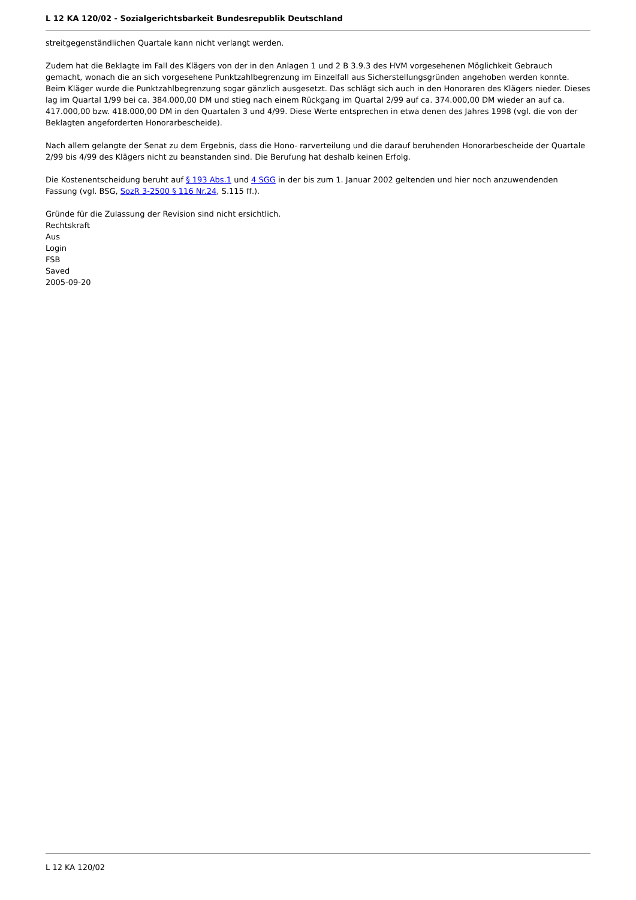L 12 KA 120/02 - Sozialgerichtsbarkeit Bundesrepublik Deutschland
streitgegenständlichen Quartale kann nicht verlangt werden.
Zudem hat die Beklagte im Fall des Klägers von der in den Anlagen 1 und 2 B 3.9.3 des HVM vorgesehenen Möglichkeit Gebrauch gemacht, wonach die an sich vorgesehene Punktzahlbegrenzung im Einzelfall aus Sicherstellungsgründen angehoben werden konnte. Beim Kläger wurde die Punktzahlbegrenzung sogar gänzlich ausgesetzt. Das schlägt sich auch in den Honoraren des Klägers nieder. Dieses lag im Quartal 1/99 bei ca. 384.000,00 DM und stieg nach einem Rückgang im Quartal 2/99 auf ca. 374.000,00 DM wieder an auf ca. 417.000,00 bzw. 418.000,00 DM in den Quartalen 3 und 4/99. Diese Werte entsprechen in etwa denen des Jahres 1998 (vgl. die von der Beklagten angeforderten Honorarbescheide).
Nach allem gelangte der Senat zu dem Ergebnis, dass die Hono- rarverteilung und die darauf beruhenden Honorarbescheide der Quartale 2/99 bis 4/99 des Klägers nicht zu beanstanden sind. Die Berufung hat deshalb keinen Erfolg.
Die Kostenentscheidung beruht auf § 193 Abs.1 und 4 SGG in der bis zum 1. Januar 2002 geltenden und hier noch anzuwendenden Fassung (vgl. BSG, SozR 3-2500 § 116 Nr.24, S.115 ff.).
Gründe für die Zulassung der Revision sind nicht ersichtlich.
Rechtskraft
Aus
Login
FSB
Saved
2005-09-20
L 12 KA 120/02